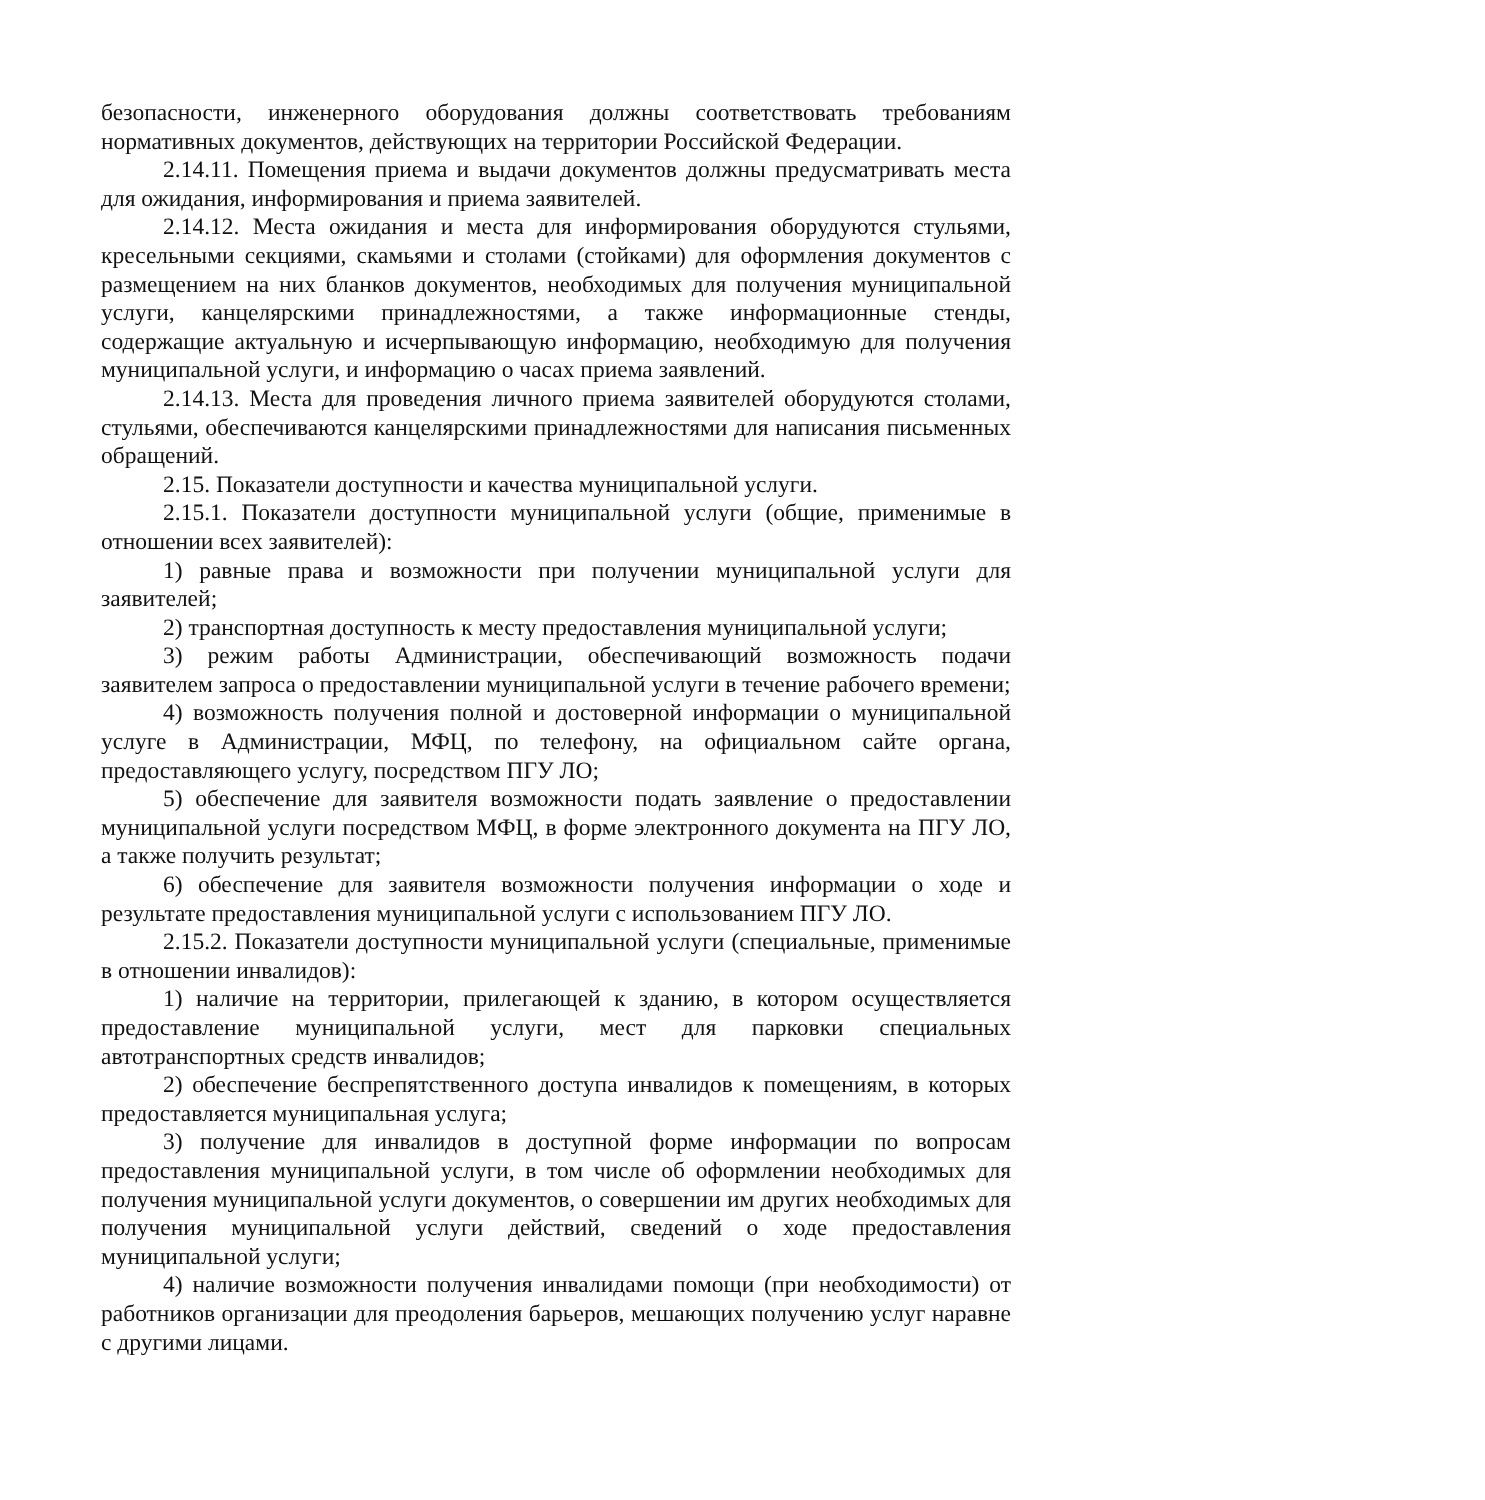безопасности, инженерного оборудования должны соответствовать требованиям нормативных документов, действующих на территории Российской Федерации.
2.14.11. Помещения приема и выдачи документов должны предусматривать места для ожидания, информирования и приема заявителей.
2.14.12. Места ожидания и места для информирования оборудуются стульями, кресельными секциями, скамьями и столами (стойками) для оформления документов с размещением на них бланков документов, необходимых для получения муниципальной услуги, канцелярскими принадлежностями, а также информационные стенды, содержащие актуальную и исчерпывающую информацию, необходимую для получения муниципальной услуги, и информацию о часах приема заявлений.
2.14.13. Места для проведения личного приема заявителей оборудуются столами, стульями, обеспечиваются канцелярскими принадлежностями для написания письменных обращений.
2.15. Показатели доступности и качества муниципальной услуги.
2.15.1. Показатели доступности муниципальной услуги (общие, применимые в отношении всех заявителей):
1) равные права и возможности при получении муниципальной услуги для заявителей;
2) транспортная доступность к месту предоставления муниципальной услуги;
3) режим работы Администрации, обеспечивающий возможность подачи заявителем запроса о предоставлении муниципальной услуги в течение рабочего времени;
4) возможность получения полной и достоверной информации о муниципальной услуге в Администрации, МФЦ, по телефону, на официальном сайте органа, предоставляющего услугу, посредством ПГУ ЛО;
5) обеспечение для заявителя возможности подать заявление о предоставлении муниципальной услуги посредством МФЦ, в форме электронного документа на ПГУ ЛО, а также получить результат;
6) обеспечение для заявителя возможности получения информации о ходе и результате предоставления муниципальной услуги с использованием ПГУ ЛО.
2.15.2. Показатели доступности муниципальной услуги (специальные, применимые в отношении инвалидов):
1) наличие на территории, прилегающей к зданию, в котором осуществляется предоставление муниципальной услуги, мест для парковки специальных автотранспортных средств инвалидов;
2) обеспечение беспрепятственного доступа инвалидов к помещениям, в которых предоставляется муниципальная услуга;
3) получение для инвалидов в доступной форме информации по вопросам предоставления муниципальной услуги, в том числе об оформлении необходимых для получения муниципальной услуги документов, о совершении им других необходимых для получения муниципальной услуги действий, сведений о ходе предоставления муниципальной услуги;
4) наличие возможности получения инвалидами помощи (при необходимости) от работников организации для преодоления барьеров, мешающих получению услуг наравне с другими лицами.